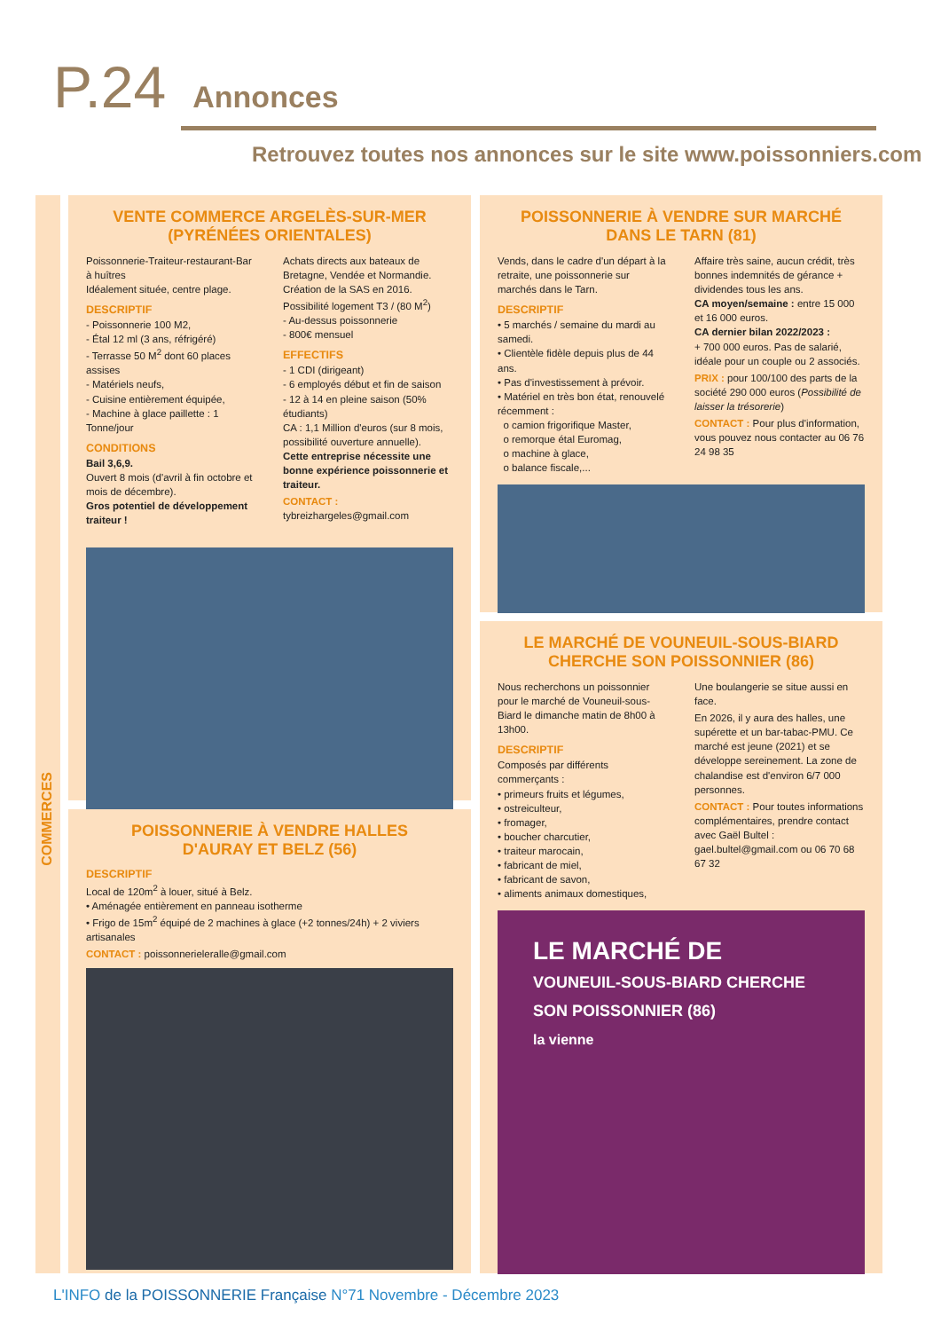P.24 Annonces
Retrouvez toutes nos annonces sur le site www.poissonniers.com
COMMERCES
VENTE COMMERCE ARGELÈS-SUR-MER
(PYRÉNÉES ORIENTALES)
Poissonnerie-Traiteur-restaurant-Bar à huîtres
Idéalement située, centre plage.
DESCRIPTIF
- Poissonnerie 100 M2,
- Étal 12 ml (3 ans, réfrigéré)
- Terrasse 50 M<sup>2</sup> dont 60 places assises
- Matériels neufs,
- Cuisine entièrement équipée,
- Machine à glace paillette : 1 Tonne/jour
CONDITIONS
Bail 3,6,9.
Ouvert 8 mois (d'avril à fin octobre et mois de décembre).
Gros potentiel de développement traiteur !
Achats directs aux bateaux de Bretagne, Vendée et Normandie.
Création de la SAS en 2016.
Possibilité logement T3 / (80 M<sup>2</sup>)
- Au-dessus poissonnerie
- 800€ mensuel
EFFECTIFS
- 1 CDI (dirigeant)
- 6 employés début et fin de saison
- 12 à 14 en pleine saison (50% étudiants)
CA : 1,1 Million d'euros (sur 8 mois, possibilité ouverture annuelle).
Cette entreprise nécessite une bonne expérience poissonnerie et traiteur.
CONTACT : tybreizhargeles@gmail.com
POISSONNERIE À VENDRE HALLES
D'AURAY ET BELZ (56)
DESCRIPTIF
Local de 120m<sup>2</sup> à louer, situé à Belz.
• Aménagée entièrement en panneau isotherme
• Frigo de 15m<sup>2</sup> équipé de 2 machines à glace (+2 tonnes/24h) + 2 viviers artisanales
CONTACT : poissonnerieleralle@gmail.com
POISSONNERIE À VENDRE SUR MARCHÉ
DANS LE TARN (81)
Vends, dans le cadre d'un départ à la retraite, une poissonnerie sur marchés dans le Tarn.
DESCRIPTIF
• 5 marchés / semaine du mardi au samedi.
• Clientèle fidèle depuis plus de 44 ans.
• Pas d'investissement à prévoir.
• Matériel en très bon état, renouvelé récemment :
o camion frigorifique Master,
o remorque étal Euromag,
o machine à glace,
o balance fiscale,...
Affaire très saine, aucun crédit, très bonnes indemnités de gérance + dividendes tous les ans.
CA moyen/semaine : entre 15 000 et 16 000 euros.
CA dernier bilan 2022/2023 :
+ 700 000 euros. Pas de salarié, idéale pour un couple ou 2 associés.
PRIX : pour 100/100 des parts de la société 290 000 euros (Possibilité de laisser la trésorerie)
CONTACT : Pour plus d'information, vous pouvez nous contacter au 06 76 24 98 35
LE MARCHÉ DE VOUNEUIL-SOUS-BIARD
CHERCHE SON POISSONNIER (86)
Nous recherchons un poissonnier pour le marché de Vouneuil-sous-Biard le dimanche matin de 8h00 à 13h00.
DESCRIPTIF
Composés par différents commerçants :
• primeurs fruits et légumes,
• ostreiculteur,
• fromager,
• boucher charcutier,
• traiteur marocain,
• fabricant de miel,
• fabricant de savon,
• aliments animaux domestiques,
Une boulangerie se situe aussi en face.
En 2026, il y aura des halles, une supérette et un bar-tabac-PMU. Ce marché est jeune (2021) et se développe sereinement. La zone de chalandise est d'environ 6/7 000 personnes.
CONTACT : Pour toutes informations complémentaires, prendre contact avec Gaël Bultel : gael.bultel@gmail.com ou 06 70 68 67 32
LE MARCHÉ DE
VOUNEUIL-SOUS-BIARD CHERCHE SON POISSONNIER (86)
la vienne
L'INFO de la POISSONNERIE Française N°71 Novembre - Décembre 2023